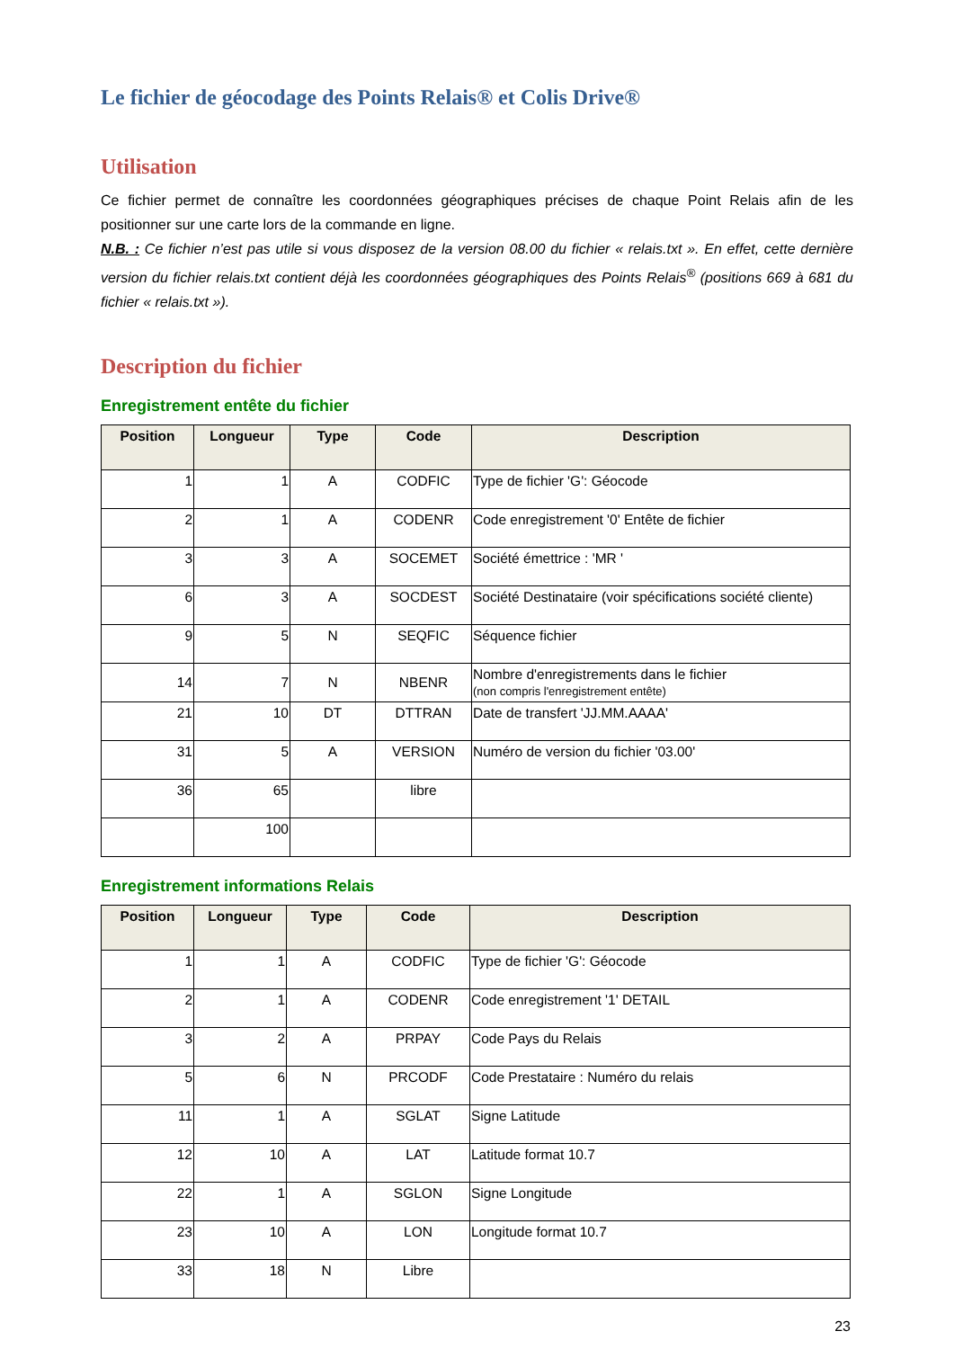Le fichier de géocodage des Points Relais® et Colis Drive®
Utilisation
Ce fichier permet de connaître les coordonnées géographiques précises de chaque Point Relais afin de les positionner sur une carte lors de la commande en ligne.
N.B. : Ce fichier n’est pas utile si vous disposez de la version 08.00 du fichier « relais.txt ». En effet, cette dernière version du fichier relais.txt contient déjà les coordonnées géographiques des Points Relais<sup>®</sup> (positions 669 à 681 du fichier « relais.txt »).
Description du fichier
Enregistrement entête du fichier
| Position | Longueur | Type | Code | Description |
| --- | --- | --- | --- | --- |
| 1 | 1 | A | CODFIC | Type de fichier 'G': Géocode |
| 2 | 1 | A | CODENR | Code enregistrement '0' Entête de fichier |
| 3 | 3 | A | SOCEMET | Société émettrice : 'MR ' |
| 6 | 3 | A | SOCDEST | Société Destinataire (voir spécifications société cliente) |
| 9 | 5 | N | SEQFIC | Séquence fichier |
| 14 | 7 | N | NBENR | Nombre d'enregistrements dans le fichier (non compris l'enregistrement entête) |
| 21 | 10 | DT | DTTRAN | Date de transfert 'JJ.MM.AAAA' |
| 31 | 5 | A | VERSION | Numéro de version du fichier '03.00' |
| 36 | 65 | | libre | |
| | 100 | | | |
Enregistrement informations Relais
| Position | Longueur | Type | Code | Description |
| --- | --- | --- | --- | --- |
| 1 | 1 | A | CODFIC | Type de fichier 'G': Géocode |
| 2 | 1 | A | CODENR | Code enregistrement '1' DETAIL |
| 3 | 2 | A | PRPAY | Code Pays du Relais |
| 5 | 6 | N | PRCODF | Code Prestataire : Numéro du relais |
| 11 | 1 | A | SGLAT | Signe Latitude |
| 12 | 10 | A | LAT | Latitude format 10.7 |
| 22 | 1 | A | SGLON | Signe Longitude |
| 23 | 10 | A | LON | Longitude format 10.7 |
| 33 | 18 | N | Libre | |
23